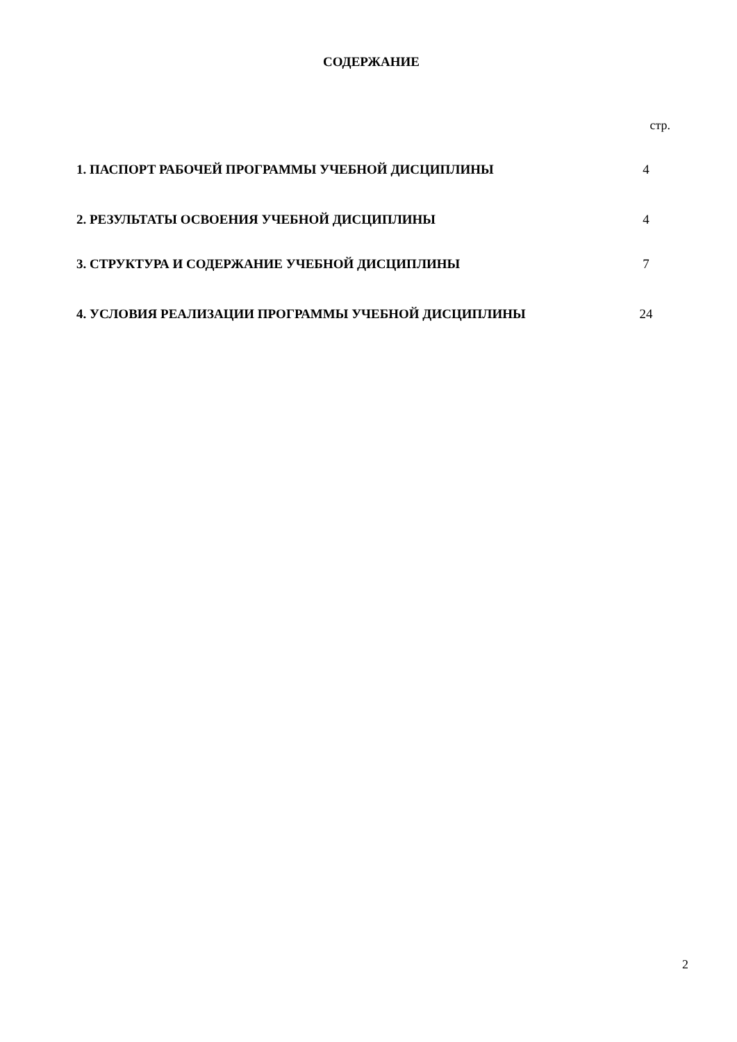СОДЕРЖАНИЕ
стр.
| 1. ПАСПОРТ РАБОЧЕЙ ПРОГРАММЫ УЧЕБНОЙ ДИСЦИПЛИНЫ | 4 |
| 2. РЕЗУЛЬТАТЫ ОСВОЕНИЯ УЧЕБНОЙ ДИСЦИПЛИНЫ | 4 |
| 3. СТРУКТУРА И СОДЕРЖАНИЕ УЧЕБНОЙ ДИСЦИПЛИНЫ | 7 |
| 4. УСЛОВИЯ РЕАЛИЗАЦИИ ПРОГРАММЫ УЧЕБНОЙ ДИСЦИПЛИНЫ | 24 |
2